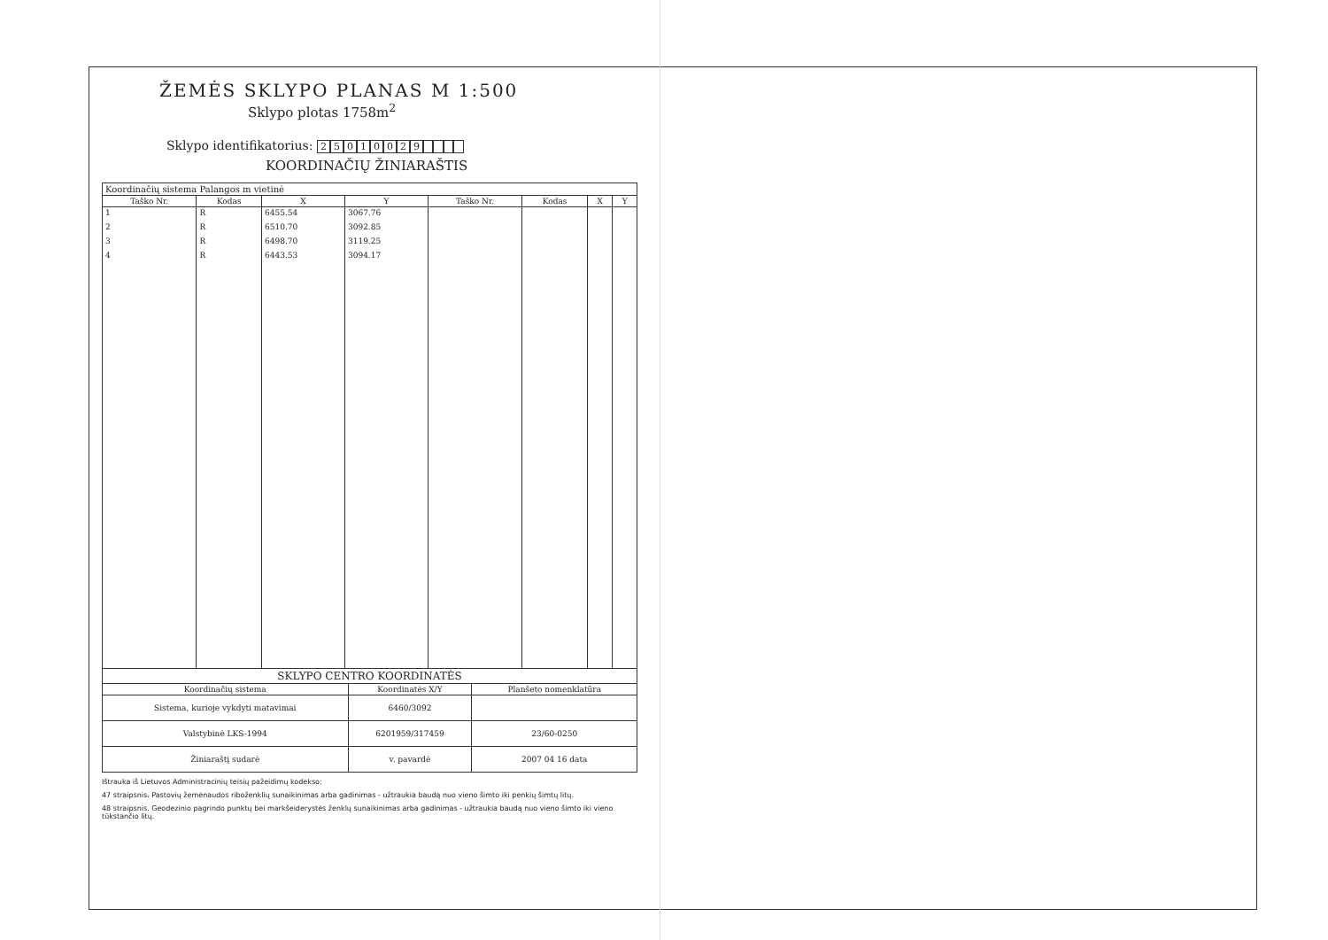ŽEMĖS SKLYPO PLANAS M 1:500
Sklypo plotas 1758m<sup>2</sup>
Sklypo identifikatorius: 25010029
KOORDINAČIŲ ŽINIARAŠTIS
| Koordinačių sistema Palangos m vietinė | | | | | | | |
| Taško Nr. | Kodas | X | Y | Taško Nr. | Kodas | X | Y |
| 1 | R | 6455.54 | 3067.76 | | | | |
| 2 | R | 6510.70 | 3092.85 | | | | |
| 3 | R | 6498.70 | 3119.25 | | | | |
| 4 | R | 6443.53 | 3094.17 | | | | |
| SKLYPO CENTRO KOORDINATĖS | | |
| Koordinačių sistema | Koordinatės X/Y | Planšeto nomenklatūra |
| Sistema, kurioje vykdyti matavimai | 6460/3092 | |
| Valstybinė LKS-1994 | 6201959/317459 | 23/60-0250 |
| Žiniaraštį sudarė | v. pavardė | 2007 04 16 data |
Ištrauka iš Lietuvos Administracinių teisių pažeidimų kodekso:
47 straipsnis. Pastovių žemėnaudos riboženklių sunaikinimas arba gadinimas - užtraukia baudą nuo vieno šimto iki penkių šimtų litų.
48 straipsnis. Geodezinio pagrindo punktų bei markšeiderystės ženklų sunaikinimas arba gadinimas - užtraukia baudą nuo vieno šimto iki vieno tūkstančio litų.